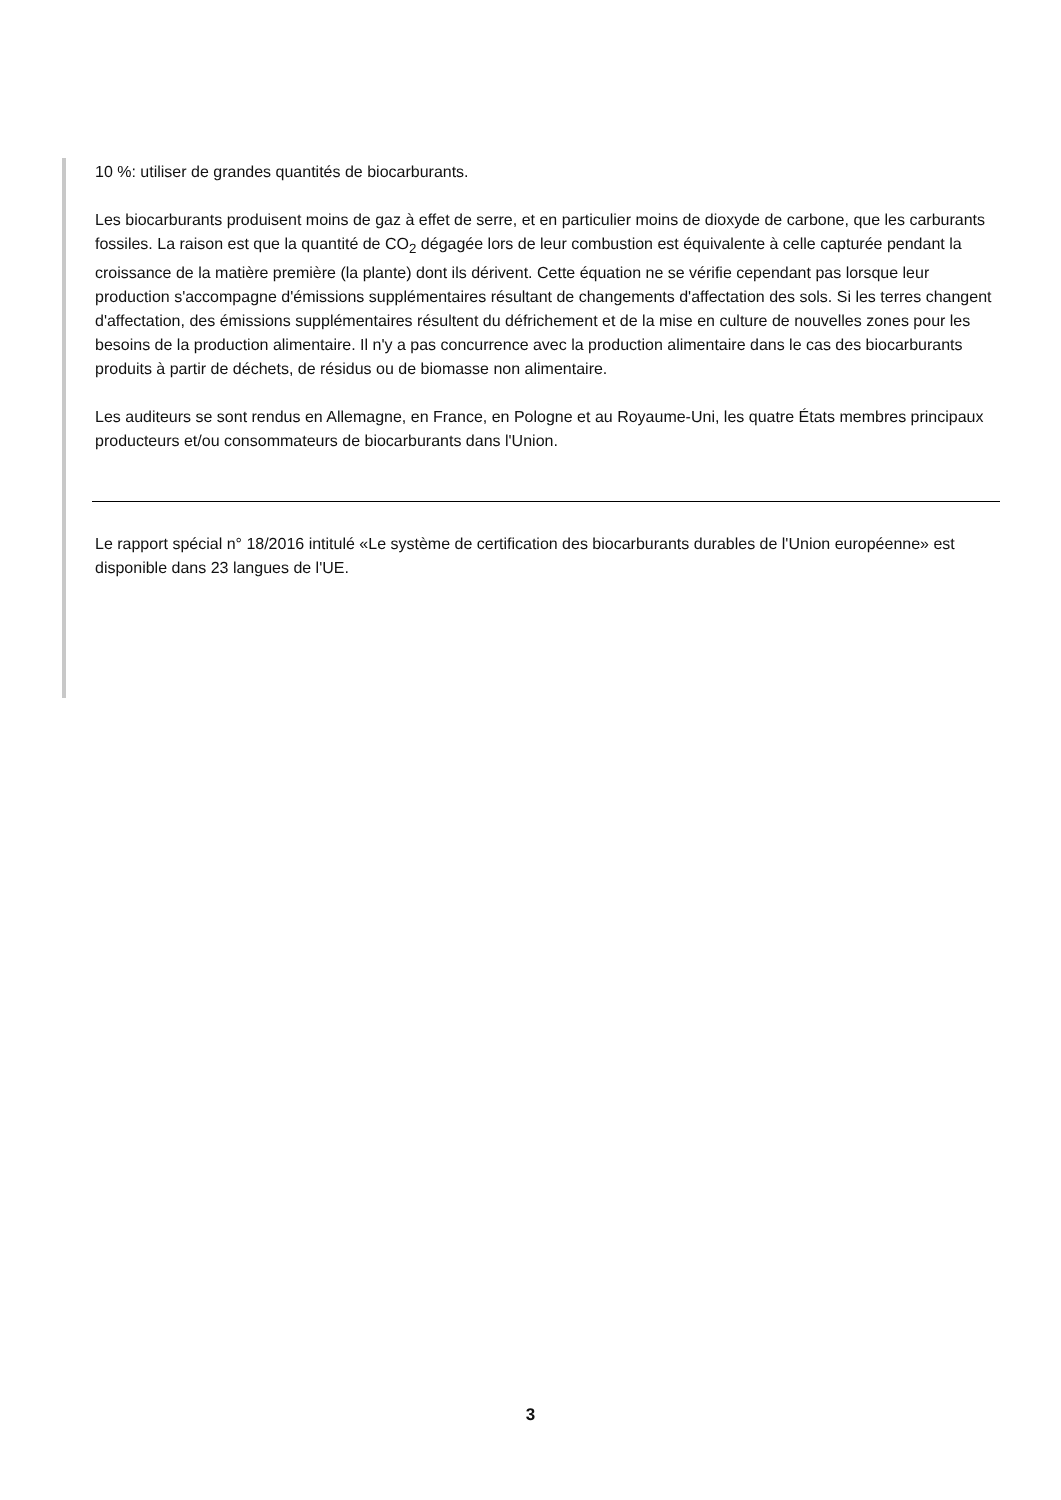10 %: utiliser de grandes quantités de biocarburants.
Les biocarburants produisent moins de gaz à effet de serre, et en particulier moins de dioxyde de carbone, que les carburants fossiles. La raison est que la quantité de CO<sub>2</sub> dégagée lors de leur combustion est équivalente à celle capturée pendant la croissance de la matière première (la plante) dont ils dérivent. Cette équation ne se vérifie cependant pas lorsque leur production s'accompagne d'émissions supplémentaires résultant de changements d'affectation des sols. Si les terres changent d'affectation, des émissions supplémentaires résultent du défrichement et de la mise en culture de nouvelles zones pour les besoins de la production alimentaire. Il n'y a pas concurrence avec la production alimentaire dans le cas des biocarburants produits à partir de déchets, de résidus ou de biomasse non alimentaire.
Les auditeurs se sont rendus en Allemagne, en France, en Pologne et au Royaume-Uni, les quatre États membres principaux producteurs et/ou consommateurs de biocarburants dans l'Union.
Le rapport spécial n° 18/2016 intitulé «Le système de certification des biocarburants durables de l'Union européenne» est disponible dans 23 langues de l'UE.
3